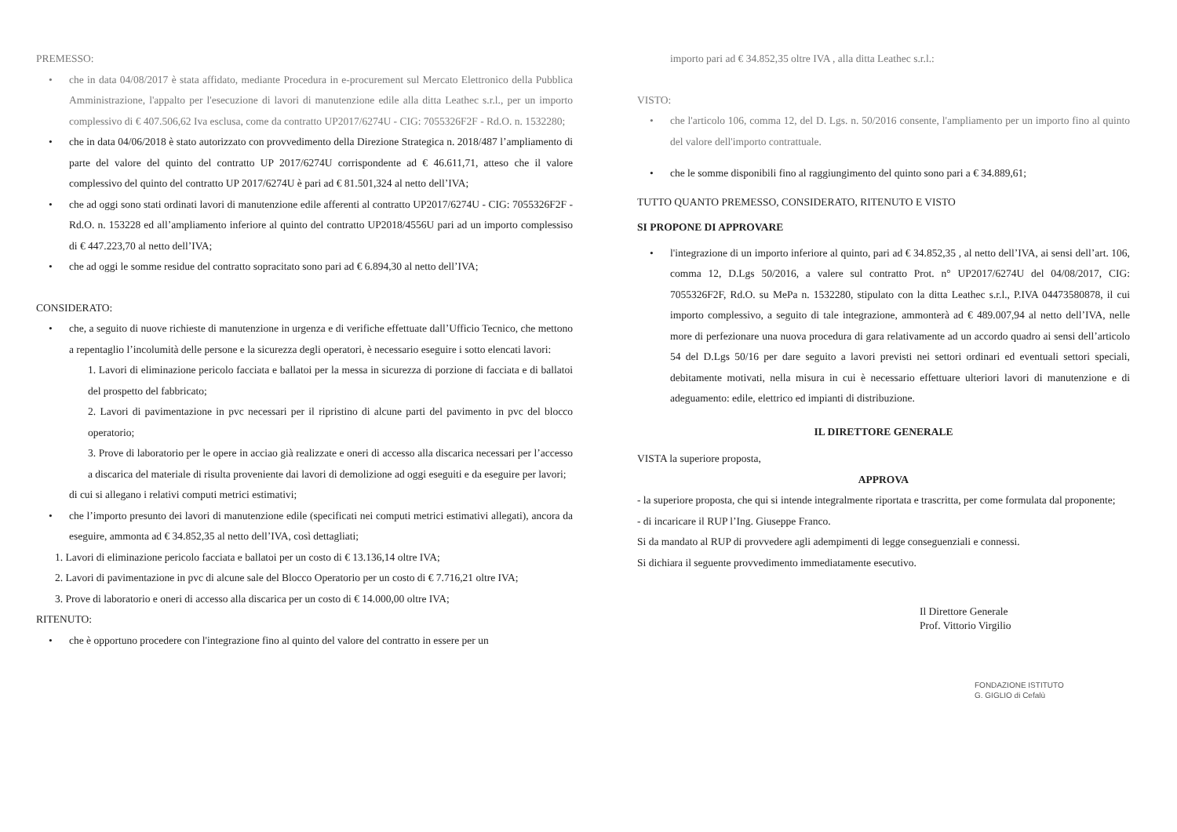PREMESSO:
• che in data 04/08/2017 è stata affidato, mediante Procedura in e-procurement sul Mercato Elettronico della Pubblica Amministrazione, l'appalto per l'esecuzione di lavori di manutenzione edile alla ditta Leathec s.r.l., per un importo complessivo di € 407.506,62 Iva esclusa, come da contratto UP2017/6274U - CIG: 7055326F2F - Rd.O. n. 1532280;
• che in data 04/06/2018 è stato autorizzato con provvedimento della Direzione Strategica n. 2018/487 l’ampliamento di parte del valore del quinto del contratto UP 2017/6274U corrispondente ad € 46.611,71, atteso che il valore complessivo del quinto del contratto UP 2017/6274U è pari ad € 81.501,324 al netto dell’IVA;
• che ad oggi sono stati ordinati lavori di manutenzione edile afferenti al contratto UP2017/6274U - CIG: 7055326F2F - Rd.O. n. 153228 ed all’ampliamento inferiore al quinto del contratto UP2018/4556U pari ad un importo complessiso di € 447.223,70 al netto dell’IVA;
• che ad oggi le somme residue del contratto sopracitato sono pari ad € 6.894,30 al netto dell’IVA;
CONSIDERATO:
• che, a seguito di nuove richieste di manutenzione in urgenza e di verifiche effettuate dall’Ufficio Tecnico, che mettono a repentaglio l’incolumità delle persone e la sicurezza degli operatori, è necessario eseguire i sotto elencati lavori:
1. Lavori di eliminazione pericolo facciata e ballatoi per la messa in sicurezza di porzione di facciata e di ballatoi del prospetto del fabbricato;
2. Lavori di pavimentazione in pvc necessari per il ripristino di alcune parti del pavimento in pvc del blocco operatorio;
3. Prove di laboratorio per le opere in acciao già realizzate e oneri di accesso alla discarica necessari per l’accesso a discarica del materiale di risulta proveniente dai lavori di demolizione ad oggi eseguiti e da eseguire per lavori;
di cui si allegano i relativi computi metrici estimativi;
• che l’importo presunto dei lavori di manutenzione edile (specificati nei computi metrici estimativi allegati), ancora da eseguire, ammonta ad € 34.852,35 al netto dell’IVA, così dettagliati;
1. Lavori di eliminazione pericolo facciata e ballatoi per un costo di € 13.136,14 oltre IVA;
2. Lavori di pavimentazione in pvc di alcune sale del Blocco Operatorio per un costo di € 7.716,21 oltre IVA;
3. Prove di laboratorio e oneri di accesso alla discarica per un costo di € 14.000,00 oltre IVA;
RITENUTO:
• che è opportuno procedere con l'integrazione fino al quinto del valore del contratto in essere per un
importo pari ad € 34.852,35 oltre IVA , alla ditta Leathec s.r.l.:
VISTO:
• che l'articolo 106, comma 12, del D. Lgs. n. 50/2016 consente, l'ampliamento per un importo fino al quinto del valore dell'importo contrattuale.
• che le somme disponibili fino al raggiungimento del quinto sono pari a € 34.889,61;
TUTTO QUANTO PREMESSO, CONSIDERATO, RITENUTO E VISTO
SI PROPONE DI APPROVARE
• l'integrazione di un importo inferiore al quinto, pari ad € 34.852,35 , al netto dell’IVA, ai sensi dell’art. 106, comma 12, D.Lgs 50/2016, a valere sul contratto Prot. n° UP2017/6274U del 04/08/2017, CIG: 7055326F2F, Rd.O. su MePa n. 1532280, stipulato con la ditta Leathec s.r.l., P.IVA 04473580878, il cui importo complessivo, a seguito di tale integrazione, ammonterà ad € 489.007,94 al netto dell’IVA, nelle more di perfezionare una nuova procedura di gara relativamente ad un accordo quadro ai sensi dell’articolo 54 del D.Lgs 50/16 per dare seguito a lavori previsti nei settori ordinari ed eventuali settori speciali, debitamente motivati, nella misura in cui è necessario effettuare ulteriori lavori di manutenzione e di adeguamento: edile, elettrico ed impianti di distribuzione.
IL DIRETTORE GENERALE
VISTA la superiore proposta,
APPROVA
- la superiore proposta, che qui si intende integralmente riportata e trascritta, per come formulata dal proponente;
- di incaricare il RUP l’Ing. Giuseppe Franco.
Si da mandato al RUP di provvedere agli adempimenti di legge conseguenziali e connessi.
Si dichiara il seguente provvedimento immediatamente esecutivo.
Il Direttore Generale
Prof. Vittorio Virgilio
FONDAZIONE ISTITUTO
G. GIGLIO di Cefalù